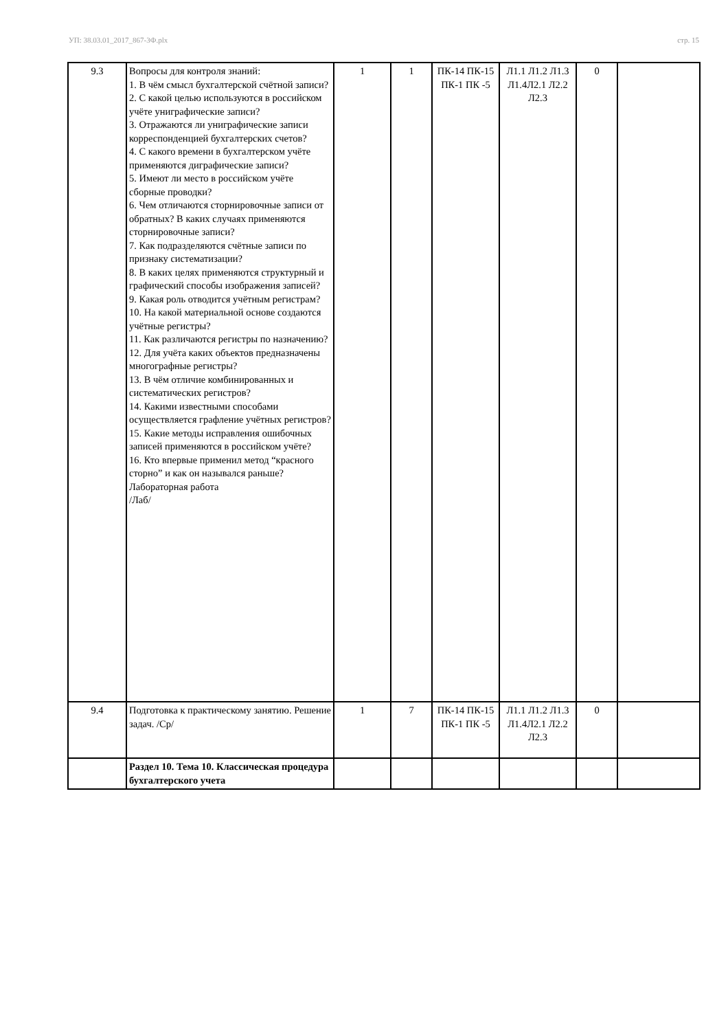УП: 38.03.01_2017_867-3Ф.plx стр. 15
| 9.3 | Вопросы для контроля знаний: 1. В чём смысл бухгалтерской счётной записи? 2. С какой целью используются в российском учёте униграфические записи? 3. Отражаются ли униграфические записи корреспонденцией бухгалтерских счетов? 4. С какого времени в бухгалтерском учёте применяются диграфические записи? 5. Имеют ли место в российском учёте сборные проводки? 6. Чем отличаются сторнировочные записи от обратных? В каких случаях применяются сторнировочные записи? 7. Как подразделяются счётные записи по признаку систематизации? 8. В каких целях применяются структурный и графический способы изображения записей? 9. Какая роль отводится учётным регистрам? 10. На какой материальной основе создаются учётные регистры? 11. Как различаются регистры по назначению? 12. Для учёта каких объектов предназначены многографные регистры? 13. В чём отличие комбинированных и систематических регистров? 14. Какими известными способами осуществляется графление учётных регистров? 15. Какие методы исправления ошибочных записей применяются в российском учёте? 16. Кто впервые применил метод “красного сторно” и как он назывался раньше? Лабораторная работа /Лаб/ | 1 | 1 | ПК-14 ПК-15 ПК-1 ПК -5 | Л1.1 Л1.2 Л1.3 Л1.4Л2.1 Л2.2 Л2.3 | 0 | |
| 9.4 | Подготовка к практическому занятию. Решение задач. /Ср/ | 1 | 7 | ПК-14 ПК-15 ПК-1 ПК -5 | Л1.1 Л1.2 Л1.3 Л1.4Л2.1 Л2.2 Л2.3 | 0 | |
| | Раздел 10. Тема 10. Классическая процедура бухгалтерского учета | | | | | | |